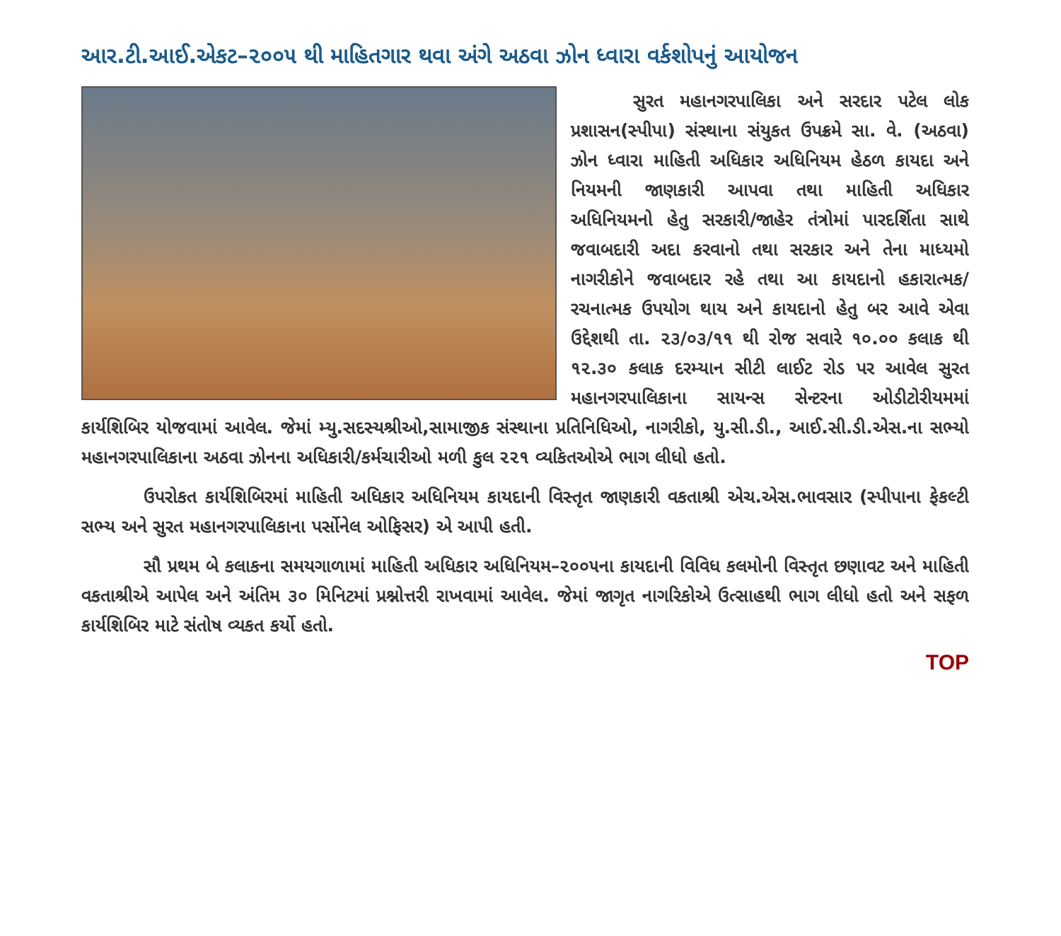આર.ટી.આઈ.એકટ–૨૦૦૫ થી માહિતગાર થવા અંગે અઠવા ઝોન ધ્વારા વર્કશોપનું આયોજન
સુરત મહાનગરપાલિકા અને સરદાર પટેલ લોક પ્રશાસન(સ્પીપા) સંસ્થાના સંયુકત ઉપક્રમે સા. વે. (અઠવા) ઝોન ધ્વારા માહિતી અધિકાર અધિનિયમ હેઠળ કાયદા અને નિયમની જાણકારી આપવા તથા માહિતી અધિકાર અધિનિયમનો હેતુ સરકારી/જાહેર તંત્રોમાં પારદર્શિતા સાથે જવાબદારી અદા કરવાનો તથા સરકાર અને તેના માધ્યમો નાગરીકોને જવાબદાર રહે તથા આ કાયદાનો હકારાત્મક/રચનાત્મક ઉપયોગ થાય અને કાયદાનો હેતુ બર આવે એવા ઉદ્દેશથી તા. ૨૩/૦૩/૧૧ થી રોજ સવારે ૧૦.૦૦ કલાક થી ૧૨.૩૦ કલાક દરમ્યાન સીટી લાઈટ રોડ પર આવેલ સુરત મહાનગરપાલિકાના સાયન્સ સેન્ટરના ઓડીટોરીયમમાં કાર્યશિબિર યોજવામાં આવેલ. જેમાં મ્યુ.સદસ્યશ્રીઓ,સામાજીક સંસ્થાના પ્રતિનિધિઓ, નાગરીકો, યુ.સી.ડી., આઈ.સી.ડી.એસ.ના સભ્યો મહાનગરપાલિકાના અઠવા ઝોનના અધિકારી/કર્મચારીઓ મળી કુલ ૨૨૧ વ્યકિતઓએ ભાગ લીધો હતો.
ઉપરોકત કાર્યશિબિરમાં માહિતી અધિકાર અધિનિયમ કાયદાની વિસ્તૃત જાણકારી વકતાશ્રી એચ.એસ.ભાવસાર (સ્પીપાના ફેકલ્ટી સભ્ય અને સુરત મહાનગરપાલિકાના પર્સોનેલ ઓફિસર) એ આપી હતી.
સૌ પ્રથમ બે કલાકના સમયગાળામાં માહિતી અધિકાર અધિનિયમ–૨૦૦૫ના કાયદાની વિવિધ કલમોની વિસ્તૃત છણાવટ અને માહિતી વકતાશ્રીએ આપેલ અને અંતિમ ૩૦ મિનિટમાં પ્રશ્નોત્તરી રાખવામાં આવેલ. જેમાં જાગૃત નાગરિકોએ ઉત્સાહથી ભાગ લીધો હતો અને સફળ કાર્યશિબિર માટે સંતોષ વ્યકત કર્યો હતો.
TOP